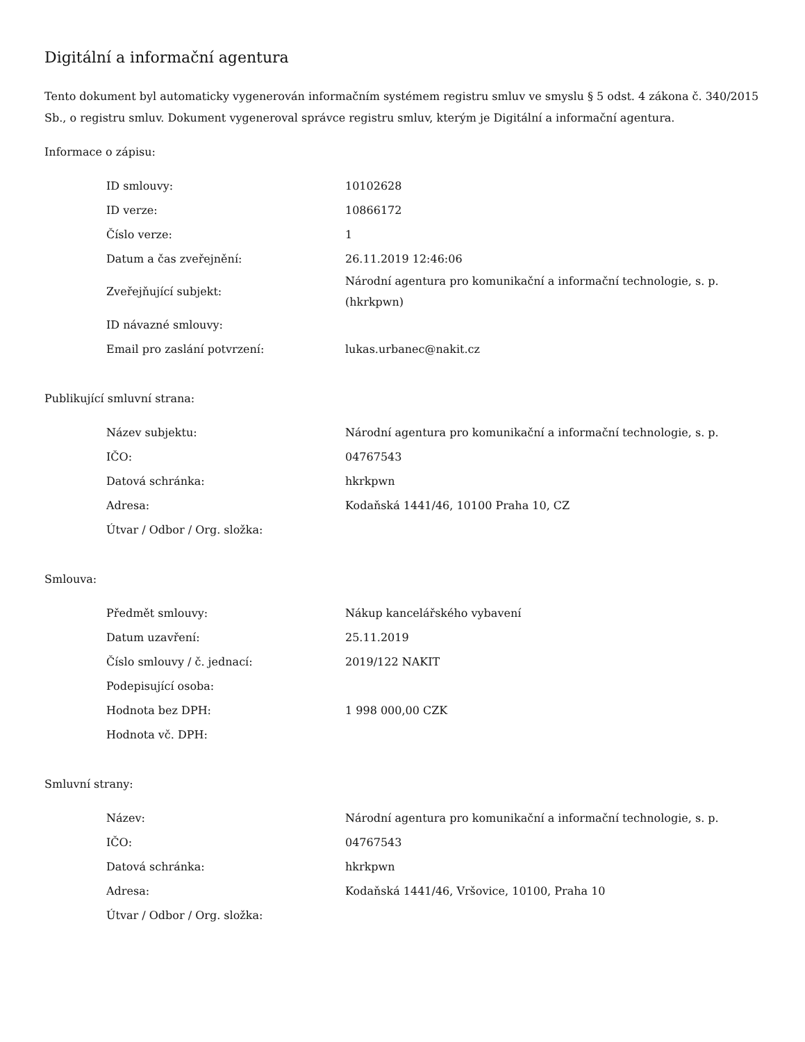Digitální a informační agentura
Tento dokument byl automaticky vygenerován informačním systémem registru smluv ve smyslu § 5 odst. 4 zákona č. 340/2015 Sb., o registru smluv. Dokument vygeneroval správce registru smluv, kterým je Digitální a informační agentura.
Informace o zápisu:
| ID smlouvy: | 10102628 |
| ID verze: | 10866172 |
| Číslo verze: | 1 |
| Datum a čas zveřejnění: | 26.11.2019 12:46:06 |
| Zveřejňující subjekt: | Národní agentura pro komunikační a informační technologie, s. p. (hkrkpwn) |
| ID návazné smlouvy: | |
| Email pro zaslání potvrzení: | lukas.urbanec@nakit.cz |
Publikující smluvní strana:
| Název subjektu: | Národní agentura pro komunikační a informační technologie, s. p. |
| IČO: | 04767543 |
| Datová schránka: | hkrkpwn |
| Adresa: | Kodaňská 1441/46, 10100 Praha 10, CZ |
| Útvar / Odbor / Org. složka: | |
Smlouva:
| Předmět smlouvy: | Nákup kancelářského vybavení |
| Datum uzavření: | 25.11.2019 |
| Číslo smlouvy / č. jednací: | 2019/122 NAKIT |
| Podepisující osoba: | |
| Hodnota bez DPH: | 1 998 000,00 CZK |
| Hodnota vč. DPH: | |
Smluvní strany:
| Název: | Národní agentura pro komunikační a informační technologie, s. p. |
| IČO: | 04767543 |
| Datová schránka: | hkrkpwn |
| Adresa: | Kodaňská 1441/46, Vršovice, 10100, Praha 10 |
| Útvar / Odbor / Org. složka: | |